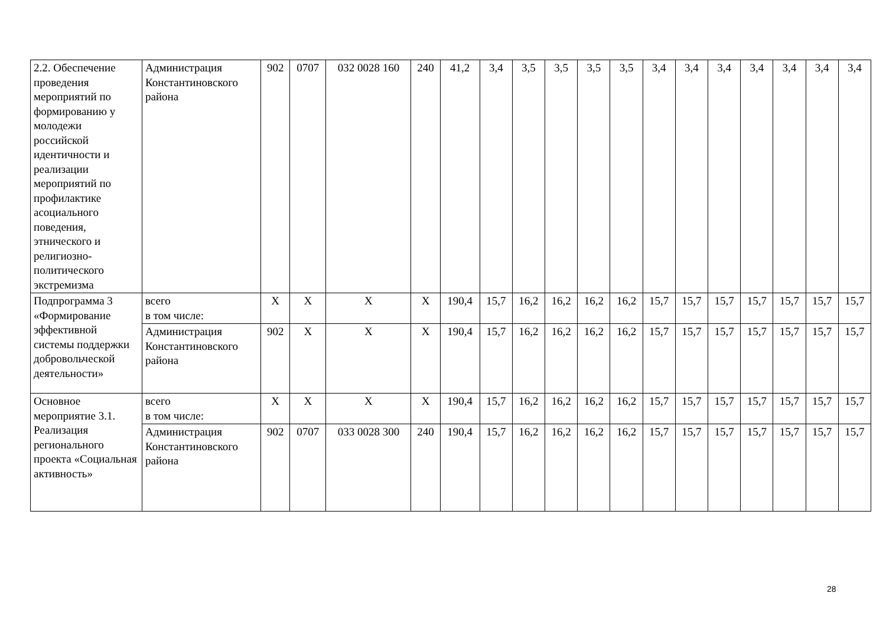| 2.2. Обеспечение проведения мероприятий по формированию у молодежи российской идентичности и реализации мероприятий по профилактике асоциального поведения, этнического и религиозно-политического экстремизма | Администрация Константиновского района | 902 | 0707 | 032 0028 160 | 240 | 41,2 | 3,4 | 3,5 | 3,5 | 3,5 | 3,5 | 3,4 | 3,4 | 3,4 | 3,4 | 3,4 | 3,4 | 3,4 |
| Подпрограмма 3 «Формирование эффективной системы поддержки добровольческой деятельности» | всего в том числе: | X | X | X | X | 190,4 | 15,7 | 16,2 | 16,2 | 16,2 | 16,2 | 15,7 | 15,7 | 15,7 | 15,7 | 15,7 | 15,7 | 15,7 |
| | Администрация Константиновского района | 902 | X | X | X | 190,4 | 15,7 | 16,2 | 16,2 | 16,2 | 16,2 | 15,7 | 15,7 | 15,7 | 15,7 | 15,7 | 15,7 | 15,7 |
| Основное мероприятие 3.1. Реализация регионального проекта «Социальная активность» | всего в том числе: | X | X | X | X | 190,4 | 15,7 | 16,2 | 16,2 | 16,2 | 16,2 | 15,7 | 15,7 | 15,7 | 15,7 | 15,7 | 15,7 | 15,7 |
| | Администрация Константиновского района | 902 | 0707 | 033 0028 300 | 240 | 190,4 | 15,7 | 16,2 | 16,2 | 16,2 | 16,2 | 15,7 | 15,7 | 15,7 | 15,7 | 15,7 | 15,7 | 15,7 |
28